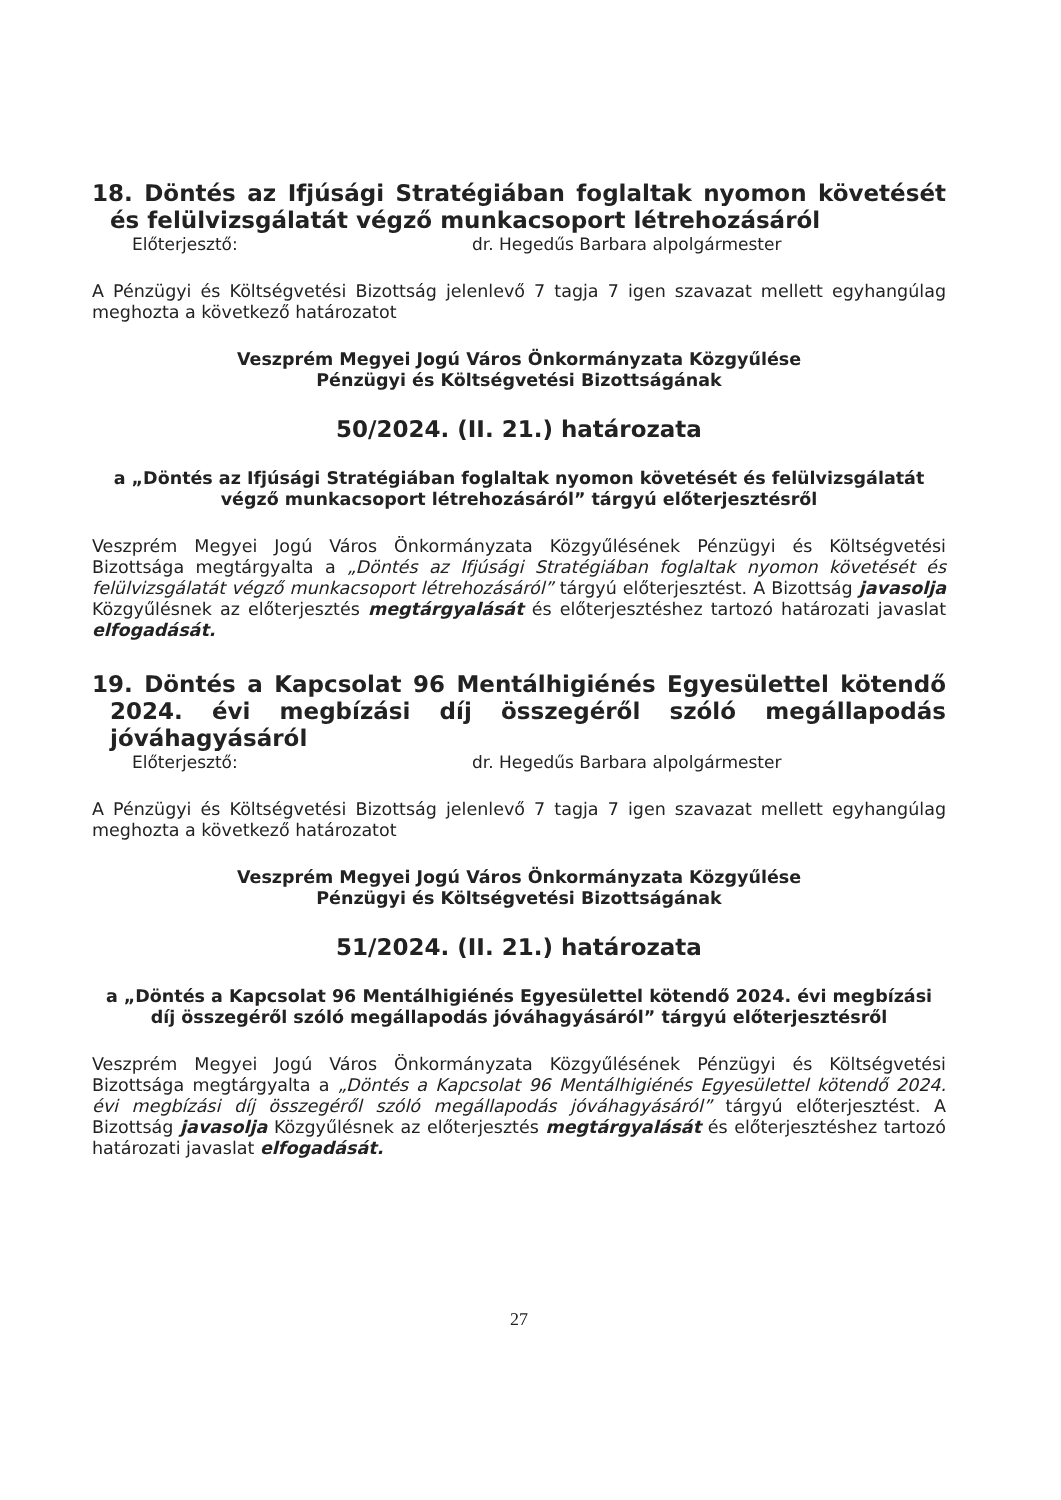18. Döntés az Ifjúsági Stratégiában foglaltak nyomon követését és felülvizsgálatát végző munkacsoport létrehozásáról
Előterjesztő: dr. Hegedűs Barbara alpolgármester
A Pénzügyi és Költségvetési Bizottság jelenlevő 7 tagja 7 igen szavazat mellett egyhangúlag meghozta a következő határozatot
Veszprém Megyei Jogú Város Önkormányzata Közgyűlése
Pénzügyi és Költségvetési Bizottságának
50/2024. (II. 21.) határozata
a „Döntés az Ifjúsági Stratégiában foglaltak nyomon követését és felülvizsgálatát végző munkacsoport létrehozásáról” tárgyú előterjesztésről
Veszprém Megyei Jogú Város Önkormányzata Közgyűlésének Pénzügyi és Költségvetési Bizottsága megtárgyalta a „Döntés az Ifjúsági Stratégiában foglaltak nyomon követését és felülvizsgálatát végző munkacsoport létrehozásáról” tárgyú előterjesztést. A Bizottság javasolja Közgyűlésnek az előterjesztés megtárgyalását és előterjesztéshez tartozó határozati javaslat elfogadását.
19. Döntés a Kapcsolat 96 Mentálhigiénés Egyesülettel kötendő 2024. évi megbízási díj összegéről szóló megállapodás jóváhagyásáról
Előterjesztő: dr. Hegedűs Barbara alpolgármester
A Pénzügyi és Költségvetési Bizottság jelenlevő 7 tagja 7 igen szavazat mellett egyhangúlag meghozta a következő határozatot
Veszprém Megyei Jogú Város Önkormányzata Közgyűlése
Pénzügyi és Költségvetési Bizottságának
51/2024. (II. 21.) határozata
a „Döntés a Kapcsolat 96 Mentálhigiénés Egyesülettel kötendő 2024. évi megbízási díj összegéről szóló megállapodás jóváhagyásáról” tárgyú előterjesztésről
Veszprém Megyei Jogú Város Önkormányzata Közgyűlésének Pénzügyi és Költségvetési Bizottsága megtárgyalta a „Döntés a Kapcsolat 96 Mentálhigiénés Egyesülettel kötendő 2024. évi megbízási díj összegéről szóló megállapodás jóváhagyásáról” tárgyú előterjesztést. A Bizottság javasolja Közgyűlésnek az előterjesztés megtárgyalását és előterjesztéshez tartozó határozati javaslat elfogadását.
27